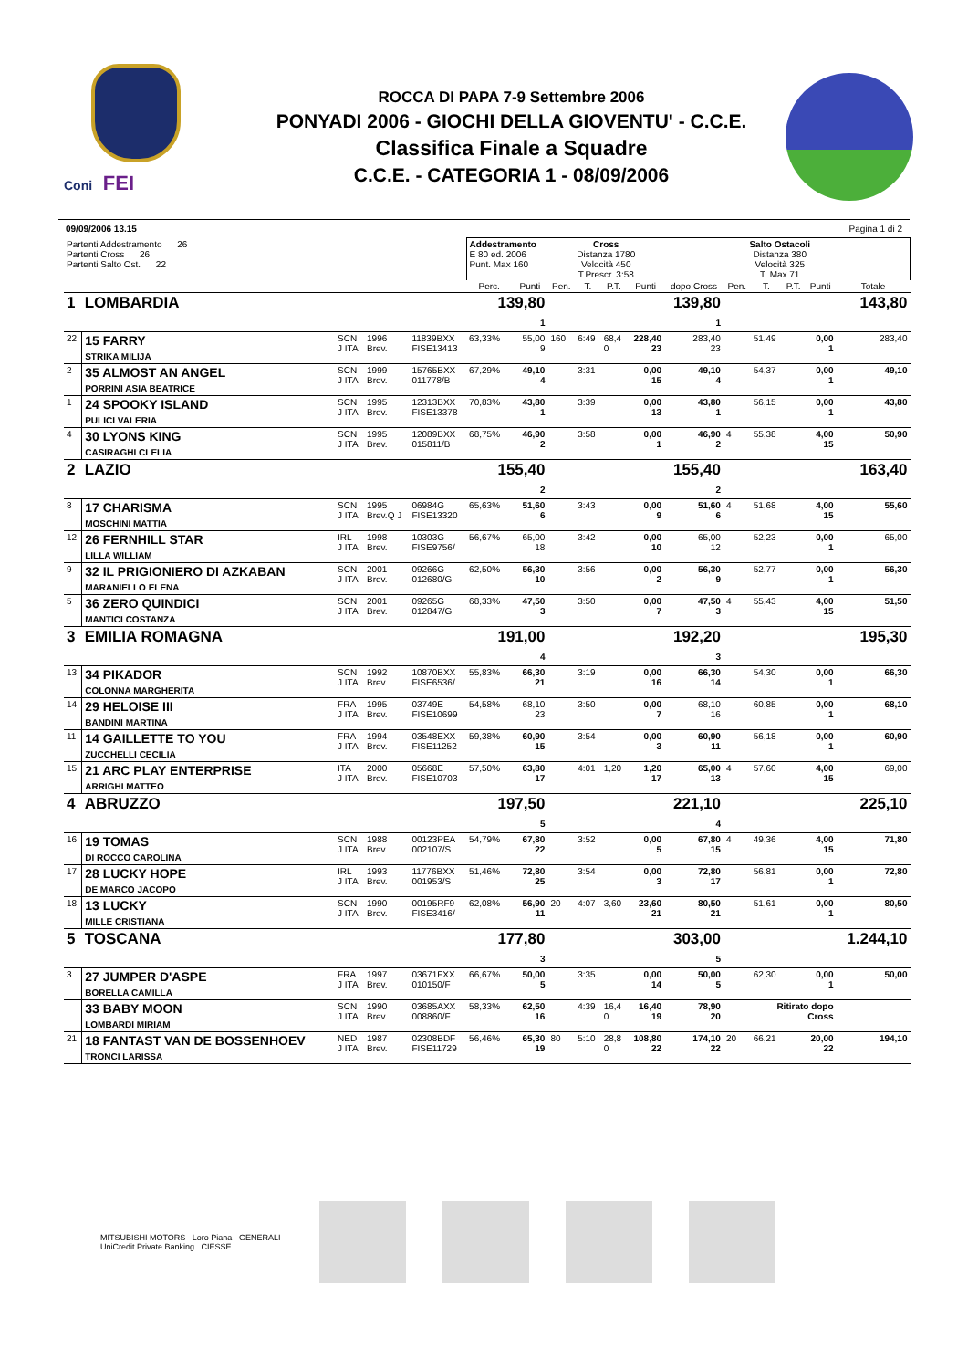Coni FEI
ROCCA DI PAPA 7-9 Settembre 2006
PONYADI 2006 - GIOCHI DELLA GIOVENTU' - C.C.E.
Classifica Finale a Squadre
C.C.E. - CATEGORIA 1 - 08/09/2006
09/09/2006 13.15 Pagina 1 di 2
| Partenti Addestramento 26 Partenti Cross 26 Partenti Salto Ost. 22 | | | | | Addestramento E 80 ed. 2006 Punt. Max 160 | | Cross Distanza 1780 Velocità 450 T.Prescr. 3:58 | | | | | Salto Ostacoli Distanza 380 Velocità 325 T. Max 71 | | | | |
| | | | | | Perc. | Punti | Pen. | T. | P.T. | Punti | dopo Cross | Pen. | T. | P.T. | Punti | Totale |
| 1 | LOMBARDIA | | | | 139,80 1 | | | | | | 139,80 1 | | | | | 143,80 |
| 22 | 15 FARRY STRIKA MILIJA | SCN J ITA | 1996 Brev. | 11839BXX FISE13413 | 63,33% | 55,00 9 | 160 | 6:49 | 68,4 0 | 228,40 23 | 283,40 23 | | 51,49 | | 0,00 1 | 283,40 |
| 2 | 35 ALMOST AN ANGEL PORRINI ASIA BEATRICE | SCN J ITA | 1999 Brev. | 15765BXX 011778/B | 67,29% | 49,10 4 | | 3:31 | | 0,00 15 | 49,10 4 | | 54,37 | | 0,00 1 | 49,10 |
| 1 | 24 SPOOKY ISLAND PULICI VALERIA | SCN J ITA | 1995 Brev. | 12313BXX FISE13378 | 70,83% | 43,80 1 | | 3:39 | | 0,00 13 | 43,80 1 | | 56,15 | | 0,00 1 | 43,80 |
| 4 | 30 LYONS KING CASIRAGHI CLELIA | SCN J ITA | 1995 Brev. | 12089BXX 015811/B | 68,75% | 46,90 2 | | 3:58 | | 0,00 1 | 46,90 2 | 4 | 55,38 | | 4,00 15 | 50,90 |
| 2 | LAZIO | | | | 155,40 2 | | | | | | 155,40 2 | | | | | 163,40 |
| 8 | 17 CHARISMA MOSCHINI MATTIA | SCN J ITA | 1995 Brev.Q J | 06984G FISE13320 | 65,63% | 51,60 6 | | 3:43 | | 0,00 9 | 51,60 6 | 4 | 51,68 | | 4,00 15 | 55,60 |
| 12 | 26 FERNHILL STAR LILLA WILLIAM | IRL J ITA | 1998 Brev. | 10303G FISE9756/ | 56,67% | 65,00 18 | | 3:42 | | 0,00 10 | 65,00 12 | | 52,23 | | 0,00 1 | 65,00 |
| 9 | 32 IL PRIGIONIERO DI AZKABAN MARANIELLO ELENA | SCN J ITA | 2001 Brev. | 09266G 012680/G | 62,50% | 56,30 10 | | 3:56 | | 0,00 2 | 56,30 9 | | 52,77 | | 0,00 1 | 56,30 |
| 5 | 36 ZERO QUINDICI MANTICI COSTANZA | SCN J ITA | 2001 Brev. | 09265G 012847/G | 68,33% | 47,50 3 | | 3:50 | | 0,00 7 | 47,50 3 | 4 | 55,43 | | 4,00 15 | 51,50 |
| 3 | EMILIA ROMAGNA | | | | 191,00 4 | | | | | | 192,20 3 | | | | | 195,30 |
| 13 | 34 PIKADOR COLONNA MARGHERITA | SCN J ITA | 1992 Brev. | 10870BXX FISE6536/ | 55,83% | 66,30 21 | | 3:19 | | 0,00 16 | 66,30 14 | | 54,30 | | 0,00 1 | 66,30 |
| 14 | 29 HELOISE III BANDINI MARTINA | FRA J ITA | 1995 Brev. | 03749E FISE10699 | 54,58% | 68,10 23 | | 3:50 | | 0,00 7 | 68,10 16 | | 60,85 | | 0,00 1 | 68,10 |
| 11 | 14 GAILLETTE TO YOU ZUCCHELLI CECILIA | FRA J ITA | 1994 Brev. | 03548EXX FISE11252 | 59,38% | 60,90 15 | | 3:54 | | 0,00 3 | 60,90 11 | | 56,18 | | 0,00 1 | 60,90 |
| 15 | 21 ARC PLAY ENTERPRISE ARRIGHI MATTEO | ITA J ITA | 2000 Brev. | 05668E FISE10703 | 57,50% | 63,80 17 | | 4:01 | 1,20 | 1,20 17 | 65,00 13 | 4 | 57,60 | | 4,00 15 | 69,00 |
| 4 | ABRUZZO | | | | 197,50 5 | | | | | | 221,10 4 | | | | | 225,10 |
| 16 | 19 TOMAS DI ROCCO CAROLINA | SCN J ITA | 1988 Brev. | 00123PEA 002107/S | 54,79% | 67,80 22 | | 3:52 | | 0,00 5 | 67,80 15 | 4 | 49,36 | | 4,00 15 | 71,80 |
| 17 | 28 LUCKY HOPE DE MARCO JACOPO | IRL J ITA | 1993 Brev. | 11776BXX 001953/S | 51,46% | 72,80 25 | | 3:54 | | 0,00 3 | 72,80 17 | | 56,81 | | 0,00 1 | 72,80 |
| 18 | 13 LUCKY MILLE CRISTIANA | SCN J ITA | 1990 Brev. | 00195RF9 FISE3416/ | 62,08% | 56,90 11 | 20 | 4:07 | 3,60 | 23,60 21 | 80,50 21 | | 51,61 | | 0,00 1 | 80,50 |
| 5 | TOSCANA | | | | 177,80 3 | | | | | | 303,00 5 | | | | | 1.244,10 |
| 3 | 27 JUMPER D'ASPE BORELLA CAMILLA | FRA J ITA | 1997 Brev. | 03671FXX 010150/F | 66,67% | 50,00 5 | | 3:35 | | 0,00 14 | 50,00 5 | | 62,30 | | 0,00 1 | 50,00 |
| | 33 BABY MOON LOMBARDI MIRIAM | SCN J ITA | 1990 Brev. | 03685AXX 008860/F | 58,33% | 62,50 16 | | 4:39 | 16,4 0 | 16,40 19 | 78,90 20 | Ritirato dopo Cross | | | | |
| 21 | 18 FANTAST VAN DE BOSSENHOEV TRONCI LARISSA | NED J ITA | 1987 Brev. | 02308BDF FISE11729 | 56,46% | 65,30 19 | 80 | 5:10 | 28,8 0 | 108,80 22 | 174,10 22 | 20 | 66,21 | | 20,00 22 | 194,10 |
MITSUBISHI MOTORS Loro Piana GENERALI
UniCredit Private Banking CIESSE